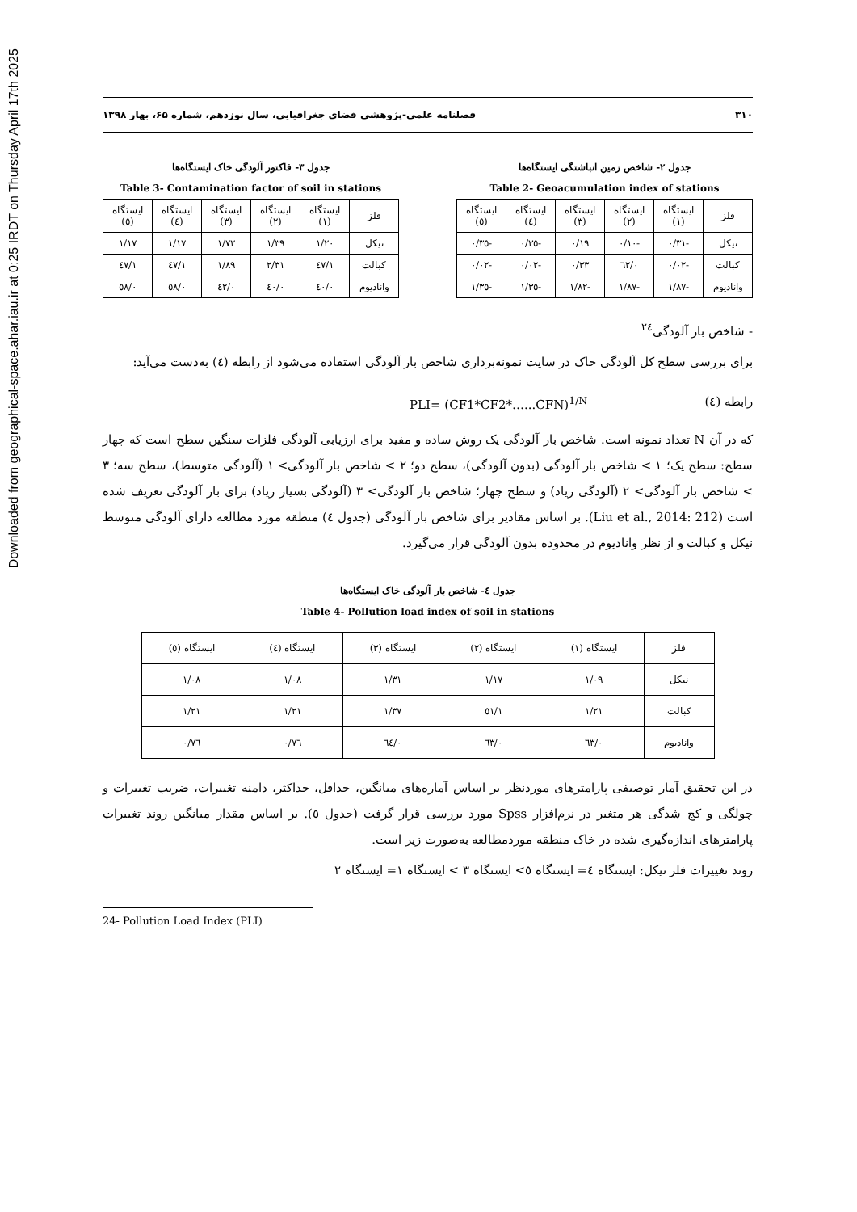Downloaded from geographical-space.ahar.iau.ir at 0:25 IRDT on Thursday April 17th 2025
۳۱۰ فصلنامه علمی-پژوهشی فضای جغرافیایی، سال نوزدهم، شماره ۶۵، بهار ۱۳۹۸
جدول ۲- شاخص زمین انباشتگی ایستگاه‌ها
Table 2- Geoacumulation index of stations
| فلز | ایستگاه (۱) | ایستگاه (۲) | ایستگاه (۳) | ایستگاه (٤) | ایستگاه (٥) |
| --- | --- | --- | --- | --- | --- |
| نیکل | -۰/۳۱ | -۰/۱۰ | ۰/۱۹ | -۰/۳٥ | -۰/۳٥ |
| کبالت | -۰/۰۲ | ۰/٦۲ | ۰/۳۳ | -۰/۰۲ | -۰/۰۲ |
| وانادیوم | -۱/۸۷ | -۱/۸۷ | -۱/۸۲ | -۱/۳٥ | -۱/۳٥ |
جدول ۳- فاکتور آلودگی خاک ایستگاه‌ها
Table 3- Contamination factor of soil in stations
| فلز | ایستگاه (۱) | ایستگاه (۲) | ایستگاه (۳) | ایستگاه (٤) | ایستگاه (٥) |
| --- | --- | --- | --- | --- | --- |
| نیکل | ۱/۲۰ | ۱/۳۹ | ۱/۷۲ | ۱/۱۷ | ۱/۱۷ |
| کبالت | ۱/٤۷ | ۲/۳۱ | ۱/۸۹ | ۱/٤۷ | ۱/٤۷ |
| وانادیوم | ۰/٤۰ | ۰/٤۰ | ۰/٤۲ | ۰/٥۸ | ۰/٥۸ |
- شاخص بار آلودگی<sup>۲٤</sup>
برای بررسی سطح کل آلودگی خاک در سایت نمونه‌برداری شاخص بار آلودگی استفاده می‌شود از رابطه (٤) به‌دست می‌آید:
رابطه (٤) PLI= (CF1*CF2*…...CFN)<sup>1/N</sup>
که در آن N تعداد نمونه است. شاخص بار آلودگی یک روش ساده و مفید برای ارزیابی آلودگی فلزات سنگین سطح است که چهار سطح: سطح یک؛ ۱ > شاخص بار آلودگی (بدون آلودگی)، سطح دو؛ ۲ > شاخص بار آلودگی> ۱ (آلودگی متوسط)، سطح سه؛ ۳ > شاخص بار آلودگی> ۲ (آلودگی زیاد) و سطح چهار؛ شاخص بار آلودگی> ۳ (آلودگی بسیار زیاد) برای بار آلودگی تعریف شده است (Liu et al., 2014: 212). بر اساس مقادیر برای شاخص بار آلودگی (جدول ٤) منطقه مورد مطالعه دارای آلودگی متوسط نیکل و کبالت و از نظر وانادیوم در محدوده بدون آلودگی قرار می‌گیرد.
جدول ٤- شاخص بار آلودگی خاک ایستگاه‌ها
Table 4- Pollution load index of soil in stations
| فلز | ایستگاه (۱) | ایستگاه (۲) | ایستگاه (۳) | ایستگاه (٤) | ایستگاه (٥) |
| --- | --- | --- | --- | --- | --- |
| نیکل | ۱/۰۹ | ۱/۱۷ | ۱/۳۱ | ۱/۰۸ | ۱/۰۸ |
| کبالت | ۱/۲۱ | ۱/٥۱ | ۱/۳۷ | ۱/۲۱ | ۱/۲۱ |
| وانادیوم | ۰/٦۳ | ۰/٦۳ | ۰/٦٤ | ۰/۷٦ | ۰/۷٦ |
در این تحقیق آمار توصیفی پارامترهای موردنظر بر اساس آماره‌های میانگین، حداقل، حداکثر، دامنه تغییرات، ضریب تغییرات و چولگی و کج شدگی هر متغیر در نرم‌افزار Spss مورد بررسی قرار گرفت (جدول ٥). بر اساس مقدار میانگین روند تغییرات پارامترهای اندازه‌گیری شده در خاک منطقه موردمطالعه به‌صورت زیر است.
روند تغییرات فلز نیکل: ایستگاه ٤= ایستگاه ٥> ایستگاه ۳ > ایستگاه ۱= ایستگاه ۲
24- Pollution Load Index (PLI)